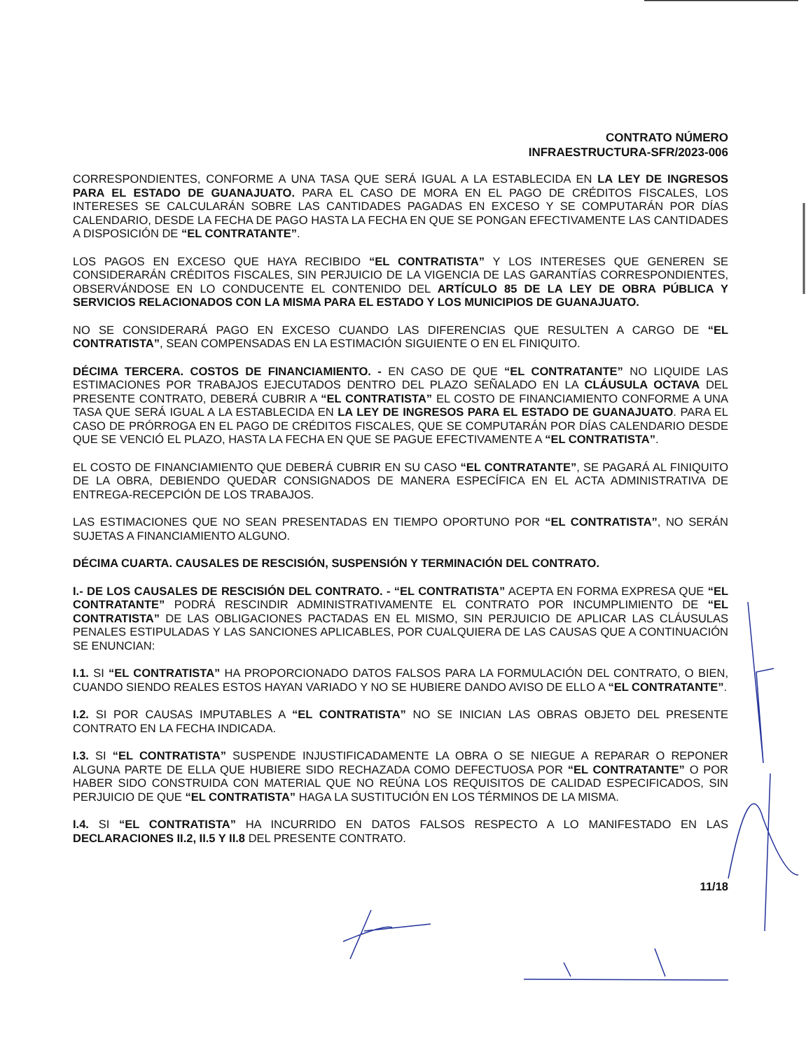CONTRATO NÚMERO
INFRAESTRUCTURA-SFR/2023-006
CORRESPONDIENTES, CONFORME A UNA TASA QUE SERÁ IGUAL A LA ESTABLECIDA EN LA LEY DE INGRESOS PARA EL ESTADO DE GUANAJUATO. PARA EL CASO DE MORA EN EL PAGO DE CRÉDITOS FISCALES, LOS INTERESES SE CALCULARÁN SOBRE LAS CANTIDADES PAGADAS EN EXCESO Y SE COMPUTARÁN POR DÍAS CALENDARIO, DESDE LA FECHA DE PAGO HASTA LA FECHA EN QUE SE PONGAN EFECTIVAMENTE LAS CANTIDADES A DISPOSICIÓN DE “EL CONTRATANTE”.
LOS PAGOS EN EXCESO QUE HAYA RECIBIDO “EL CONTRATISTA” Y LOS INTERESES QUE GENEREN SE CONSIDERARÁN CRÉDITOS FISCALES, SIN PERJUICIO DE LA VIGENCIA DE LAS GARANTÍAS CORRESPONDIENTES, OBSERVÁNDOSE EN LO CONDUCENTE EL CONTENIDO DEL ARTÍCULO 85 DE LA LEY DE OBRA PÚBLICA Y SERVICIOS RELACIONADOS CON LA MISMA PARA EL ESTADO Y LOS MUNICIPIOS DE GUANAJUATO.
NO SE CONSIDERARÁ PAGO EN EXCESO CUANDO LAS DIFERENCIAS QUE RESULTEN A CARGO DE “EL CONTRATISTA”, SEAN COMPENSADAS EN LA ESTIMACIÓN SIGUIENTE O EN EL FINIQUITO.
DÉCIMA TERCERA. COSTOS DE FINANCIAMIENTO. - EN CASO DE QUE “EL CONTRATANTE” NO LIQUIDE LAS ESTIMACIONES POR TRABAJOS EJECUTADOS DENTRO DEL PLAZO SEÑALADO EN LA CLÁUSULA OCTAVA DEL PRESENTE CONTRATO, DEBERÁ CUBRIR A “EL CONTRATISTA” EL COSTO DE FINANCIAMIENTO CONFORME A UNA TASA QUE SERÁ IGUAL A LA ESTABLECIDA EN LA LEY DE INGRESOS PARA EL ESTADO DE GUANAJUATO. PARA EL CASO DE PRÓRROGA EN EL PAGO DE CRÉDITOS FISCALES, QUE SE COMPUTARÁN POR DÍAS CALENDARIO DESDE QUE SE VENCIÓ EL PLAZO, HASTA LA FECHA EN QUE SE PAGUE EFECTIVAMENTE A “EL CONTRATISTA”.
EL COSTO DE FINANCIAMIENTO QUE DEBERÁ CUBRIR EN SU CASO “EL CONTRATANTE”, SE PAGARÁ AL FINIQUITO DE LA OBRA, DEBIENDO QUEDAR CONSIGNADOS DE MANERA ESPECÍFICA EN EL ACTA ADMINISTRATIVA DE ENTREGA-RECEPCIÓN DE LOS TRABAJOS.
LAS ESTIMACIONES QUE NO SEAN PRESENTADAS EN TIEMPO OPORTUNO POR “EL CONTRATISTA”, NO SERÁN SUJETAS A FINANCIAMIENTO ALGUNO.
DÉCIMA CUARTA. CAUSALES DE RESCISIÓN, SUSPENSIÓN Y TERMINACIÓN DEL CONTRATO.
I.- DE LOS CAUSALES DE RESCISIÓN DEL CONTRATO. - “EL CONTRATISTA” ACEPTA EN FORMA EXPRESA QUE “EL CONTRATANTE” PODRÁ RESCINDIR ADMINISTRATIVAMENTE EL CONTRATO POR INCUMPLIMIENTO DE “EL CONTRATISTA” DE LAS OBLIGACIONES PACTADAS EN EL MISMO, SIN PERJUICIO DE APLICAR LAS CLÁUSULAS PENALES ESTIPULADAS Y LAS SANCIONES APLICABLES, POR CUALQUIERA DE LAS CAUSAS QUE A CONTINUACIÓN SE ENUNCIAN:
I.1. SI “EL CONTRATISTA” HA PROPORCIONADO DATOS FALSOS PARA LA FORMULACIÓN DEL CONTRATO, O BIEN, CUANDO SIENDO REALES ESTOS HAYAN VARIADO Y NO SE HUBIERE DANDO AVISO DE ELLO A “EL CONTRATANTE”.
I.2. SI POR CAUSAS IMPUTABLES A “EL CONTRATISTA” NO SE INICIAN LAS OBRAS OBJETO DEL PRESENTE CONTRATO EN LA FECHA INDICADA.
I.3. SI “EL CONTRATISTA” SUSPENDE INJUSTIFICADAMENTE LA OBRA O SE NIEGUE A REPARAR O REPONER ALGUNA PARTE DE ELLA QUE HUBIERE SIDO RECHAZADA COMO DEFECTUOSA POR “EL CONTRATANTE” O POR HABER SIDO CONSTRUIDA CON MATERIAL QUE NO REÚNA LOS REQUISITOS DE CALIDAD ESPECIFICADOS, SIN PERJUICIO DE QUE “EL CONTRATISTA” HAGA LA SUSTITUCIÓN EN LOS TÉRMINOS DE LA MISMA.
I.4. SI “EL CONTRATISTA” HA INCURRIDO EN DATOS FALSOS RESPECTO A LO MANIFESTADO EN LAS DECLARACIONES II.2, II.5 Y II.8 DEL PRESENTE CONTRATO.
11/18